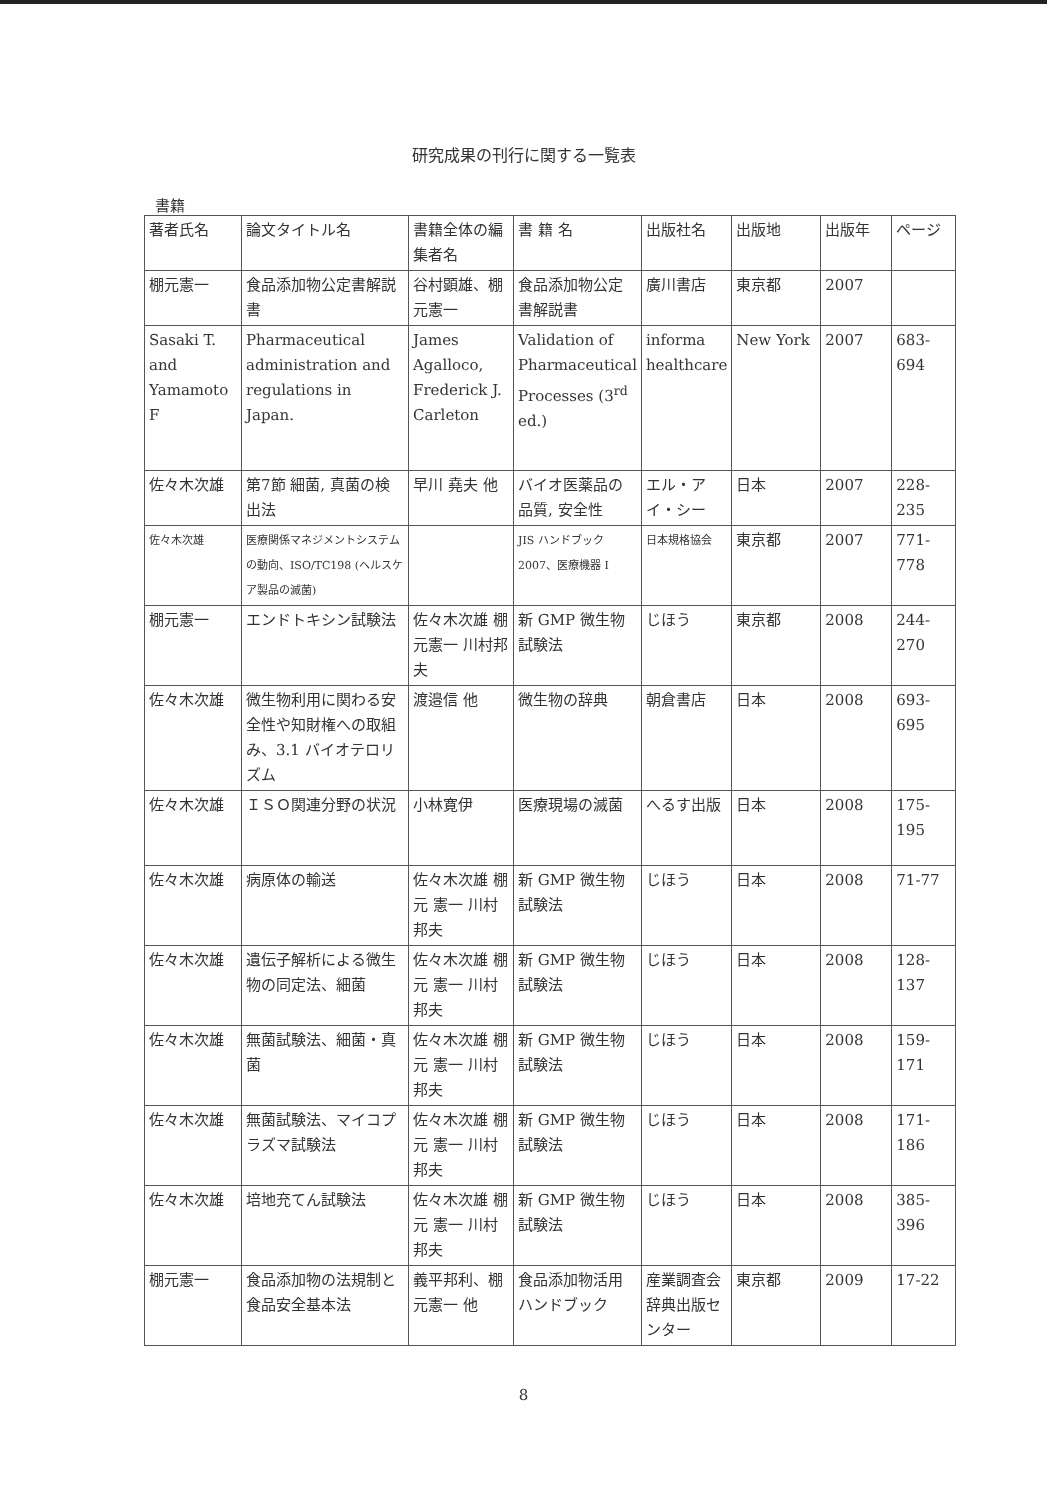研究成果の刊行に関する一覧表
書籍
| 著者氏名 | 論文タイトル名 | 書籍全体の編集者名 | 書 籍 名 | 出版社名 | 出版地 | 出版年 | ページ |
| --- | --- | --- | --- | --- | --- | --- | --- |
| 棚元憲一 | 食品添加物公定書解説書 | 谷村顕雄、棚元憲一 | 食品添加物公定書解説書 | 廣川書店 | 東京都 | 2007 | |
| Sasaki T. and Yamamoto F | Pharmaceutical administration and regulations in Japan. | James Agalloco, Frederick J. Carleton | Validation of Pharmaceutical Processes (3<sup>rd</sup> ed.) | informa healthcare | New York | 2007 | 683-694 |
| 佐々木次雄 | 第7節 細菌, 真菌の検出法 | 早川 堯夫 他 | バイオ医薬品の品質, 安全性 | エル・アイ・シー | 日本 | 2007 | 228-235 |
| 佐々木次雄 | 医療関係マネジメントシステムの動向、ISO/TC198 (ヘルスケア製品の滅菌) | | JIS ハンドブック 2007、医療機器 I | 日本規格協会 | 東京都 | 2007 | 771-778 |
| 棚元憲一 | エンドトキシン試験法 | 佐々木次雄 棚元憲一 川村邦夫 | 新 GMP 微生物試験法 | じほう | 東京都 | 2008 | 244-270 |
| 佐々木次雄 | 微生物利用に関わる安全性や知財権への取組み、3.1 バイオテロリズム | 渡邉信 他 | 微生物の辞典 | 朝倉書店 | 日本 | 2008 | 693-695 |
| 佐々木次雄 | ＩＳＯ関連分野の状況 | 小林寛伊 | 医療現場の滅菌 | へるす出版 | 日本 | 2008 | 175-195 |
| 佐々木次雄 | 病原体の輸送 | 佐々木次雄 棚元 憲一 川村 邦夫 | 新 GMP 微生物試験法 | じほう | 日本 | 2008 | 71-77 |
| 佐々木次雄 | 遺伝子解析による微生物の同定法、細菌 | 佐々木次雄 棚元 憲一 川村 邦夫 | 新 GMP 微生物試験法 | じほう | 日本 | 2008 | 128-137 |
| 佐々木次雄 | 無菌試験法、細菌・真菌 | 佐々木次雄 棚元 憲一 川村 邦夫 | 新 GMP 微生物試験法 | じほう | 日本 | 2008 | 159-171 |
| 佐々木次雄 | 無菌試験法、マイコプラズマ試験法 | 佐々木次雄 棚元 憲一 川村 邦夫 | 新 GMP 微生物試験法 | じほう | 日本 | 2008 | 171-186 |
| 佐々木次雄 | 培地充てん試験法 | 佐々木次雄 棚元 憲一 川村 邦夫 | 新 GMP 微生物試験法 | じほう | 日本 | 2008 | 385-396 |
| 棚元憲一 | 食品添加物の法規制と食品安全基本法 | 義平邦利、棚元憲一 他 | 食品添加物活用ハンドブック | 産業調査会 辞典出版センター | 東京都 | 2009 | 17-22 |
8